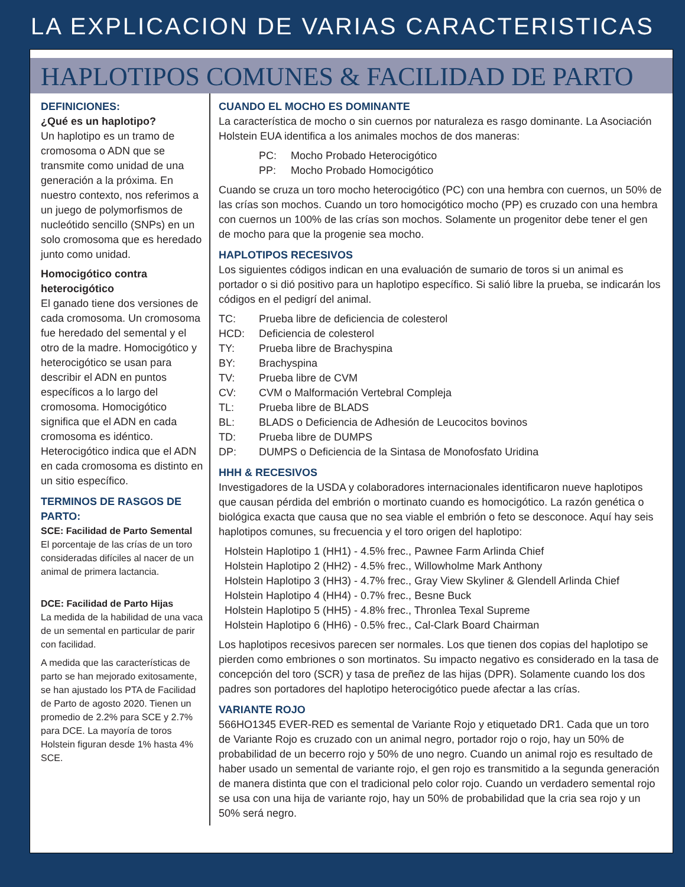LA EXPLICACION DE VARIAS CARACTERISTICAS
HAPLOTIPOS COMUNES & FACILIDAD DE PARTO
DEFINICIONES:
¿Qué es un haplotipo?
Un haplotipo es un tramo de cromosoma o ADN que se transmite como unidad de una generación a la próxima. En nuestro contexto, nos referimos a un juego de polymorfismos de nucleótido sencillo (SNPs) en un solo cromosoma que es heredado junto como unidad.
Homocigótico contra heterocigótico
El ganado tiene dos versiones de cada cromosoma. Un cromosoma fue heredado del semental y el otro de la madre. Homocigótico y heterocigótico se usan para describir el ADN en puntos específicos a lo largo del cromosoma. Homocigótico significa que el ADN en cada cromosoma es idéntico. Heterocigótico indica que el ADN en cada cromosoma es distinto en un sitio específico.
TERMINOS DE RASGOS DE PARTO:
SCE: Facilidad de Parto Semental
El porcentaje de las crías de un toro consideradas difíciles al nacer de un animal de primera lactancia.
DCE: Facilidad de Parto Hijas
La medida de la habilidad de una vaca de un semental en particular de parir con facilidad.
A medida que las características de parto se han mejorado exitosamente, se han ajustado los PTA de Facilidad de Parto de agosto 2020. Tienen un promedio de 2.2% para SCE y 2.7% para DCE. La mayoría de toros Holstein figuran desde 1% hasta 4% SCE.
CUANDO EL MOCHO ES DOMINANTE
La característica de mocho o sin cuernos por naturaleza es rasgo dominante. La Asociación Holstein EUA identifica a los animales mochos de dos maneras:
| PC: | Mocho Probado Heterocigótico |
| PP: | Mocho Probado Homocigótico |
Cuando se cruza un toro mocho heterocigótico (PC) con una hembra con cuernos, un 50% de las crías son mochos. Cuando un toro homocigótico mocho (PP) es cruzado con una hembra con cuernos un 100% de las crías son mochos. Solamente un progenitor debe tener el gen de mocho para que la progenie sea mocho.
HAPLOTIPOS RECESIVOS
Los siguientes códigos indican en una evaluación de sumario de toros si un animal es portador o si dió positivo para un haplotipo específico. Si salió libre la prueba, se indicarán los códigos en el pedigrí del animal.
| TC: | Prueba libre de deficiencia de colesterol |
| HCD: | Deficiencia de colesterol |
| TY: | Prueba libre de Brachyspina |
| BY: | Brachyspina |
| TV: | Prueba libre de CVM |
| CV: | CVM o Malformación Vertebral Compleja |
| TL: | Prueba libre de BLADS |
| BL: | BLADS o Deficiencia de Adhesión de Leucocitos bovinos |
| TD: | Prueba libre de DUMPS |
| DP: | DUMPS o Deficiencia de la Sintasa de Monofosfato Uridina |
HHH & RECESIVOS
Investigadores de la USDA y colaboradores internacionales identificaron nueve haplotipos que causan pérdida del embrión o mortinato cuando es homocigótico. La razón genética o biológica exacta que causa que no sea viable el embrión o feto se desconoce. Aquí hay seis haplotipos comunes, su frecuencia y el toro origen del haplotipo:
Holstein Haplotipo 1 (HH1) - 4.5% frec., Pawnee Farm Arlinda Chief
Holstein Haplotipo 2 (HH2) - 4.5% frec., Willowholme Mark Anthony
Holstein Haplotipo 3 (HH3) - 4.7% frec., Gray View Skyliner & Glendell Arlinda Chief
Holstein Haplotipo 4 (HH4) - 0.7% frec., Besne Buck
Holstein Haplotipo 5 (HH5) - 4.8% frec., Thronlea Texal Supreme
Holstein Haplotipo 6 (HH6) - 0.5% frec., Cal-Clark Board Chairman
Los haplotipos recesivos parecen ser normales. Los que tienen dos copias del haplotipo se pierden como embriones o son mortinatos. Su impacto negativo es considerado en la tasa de concepción del toro (SCR) y tasa de preñez de las hijas (DPR). Solamente cuando los dos padres son portadores del haplotipo heterocigótico puede afectar a las crías.
VARIANTE ROJO
566HO1345 EVER-RED es semental de Variante Rojo y etiquetado DR1. Cada que un toro de Variante Rojo es cruzado con un animal negro, portador rojo o rojo, hay un 50% de probabilidad de un becerro rojo y 50% de uno negro. Cuando un animal rojo es resultado de haber usado un semental de variante rojo, el gen rojo es transmitido a la segunda generación de manera distinta que con el tradicional pelo color rojo. Cuando un verdadero semental rojo se usa con una hija de variante rojo, hay un 50% de probabilidad que la cria sea rojo y un 50% será negro.